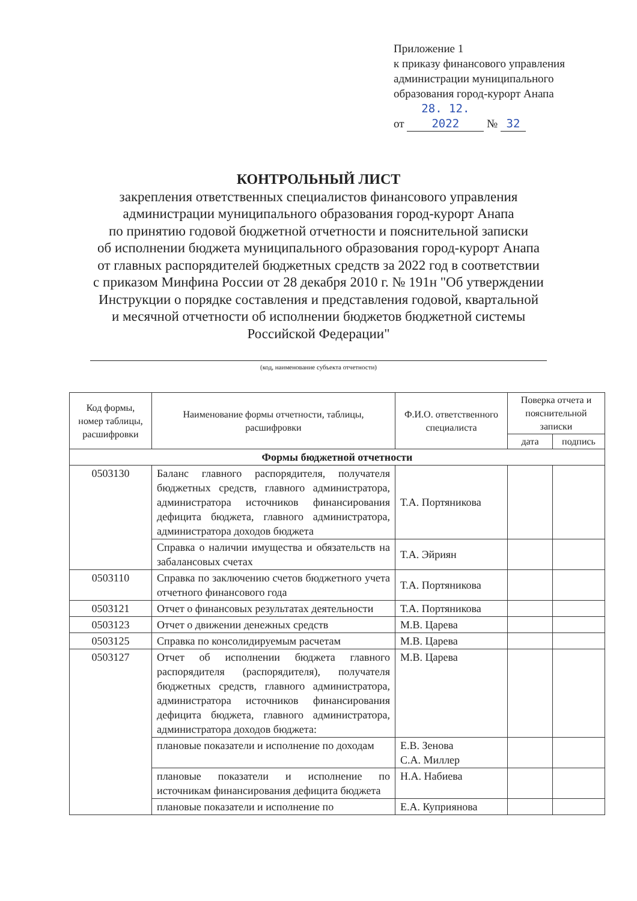Приложение 1
к приказу финансового управления
администрации муниципального
образования город-курорт Анапа
от 28. 12. 2022 № 32
КОНТРОЛЬНЫЙ ЛИСТ
закрепления ответственных специалистов финансового управления
администрации муниципального образования город-курорт Анапа
по принятию годовой бюджетной отчетности и пояснительной записки
об исполнении бюджета муниципального образования город-курорт Анапа
от главных распорядителей бюджетных средств за 2022 год в соответствии
с приказом Минфина России от 28 декабря 2010 г. № 191н "Об утверждении
Инструкции о порядке составления и представления годовой, квартальной
и месячной отчетности об исполнении бюджетов бюджетной системы
Российской Федерации"
(код, наименование субъекта отчетности)
| Код формы, номер таблицы, расшифровки | Наименование формы отчетности, таблицы, расшифровки | Ф.И.О. ответственного специалиста | Поверка отчета и пояснительной записки | |
| --- | --- | --- | --- | --- |
| | | | дата | подпись |
| Формы бюджетной отчетности | | | | |
| 0503130 | Баланс главного распорядителя, получателя бюджетных средств, главного администратора, администратора источников финансирования дефицита бюджета, главного администратора, администратора доходов бюджета | Т.А. Портяникова | | |
| | Справка о наличии имущества и обязательств на забалансовых счетах | Т.А. Эйриян | | |
| 0503110 | Справка по заключению счетов бюджетного учета отчетного финансового года | Т.А. Портяникова | | |
| 0503121 | Отчет о финансовых результатах деятельности | Т.А. Портяникова | | |
| 0503123 | Отчет о движении денежных средств | М.В. Царева | | |
| 0503125 | Справка по консолидируемым расчетам | М.В. Царева | | |
| 0503127 | Отчет об исполнении бюджета главного распорядителя (распорядителя), получателя бюджетных средств, главного администратора, администратора источников финансирования дефицита бюджета, главного администратора, администратора доходов бюджета: | М.В. Царева | | |
| | плановые показатели и исполнение по доходам | Е.В. Зенова С.А. Миллер | | |
| | плановые показатели и исполнение по источникам финансирования дефицита бюджета | Н.А. Набиева | | |
| | плановые показатели и исполнение по | Е.А. Куприянова | | |